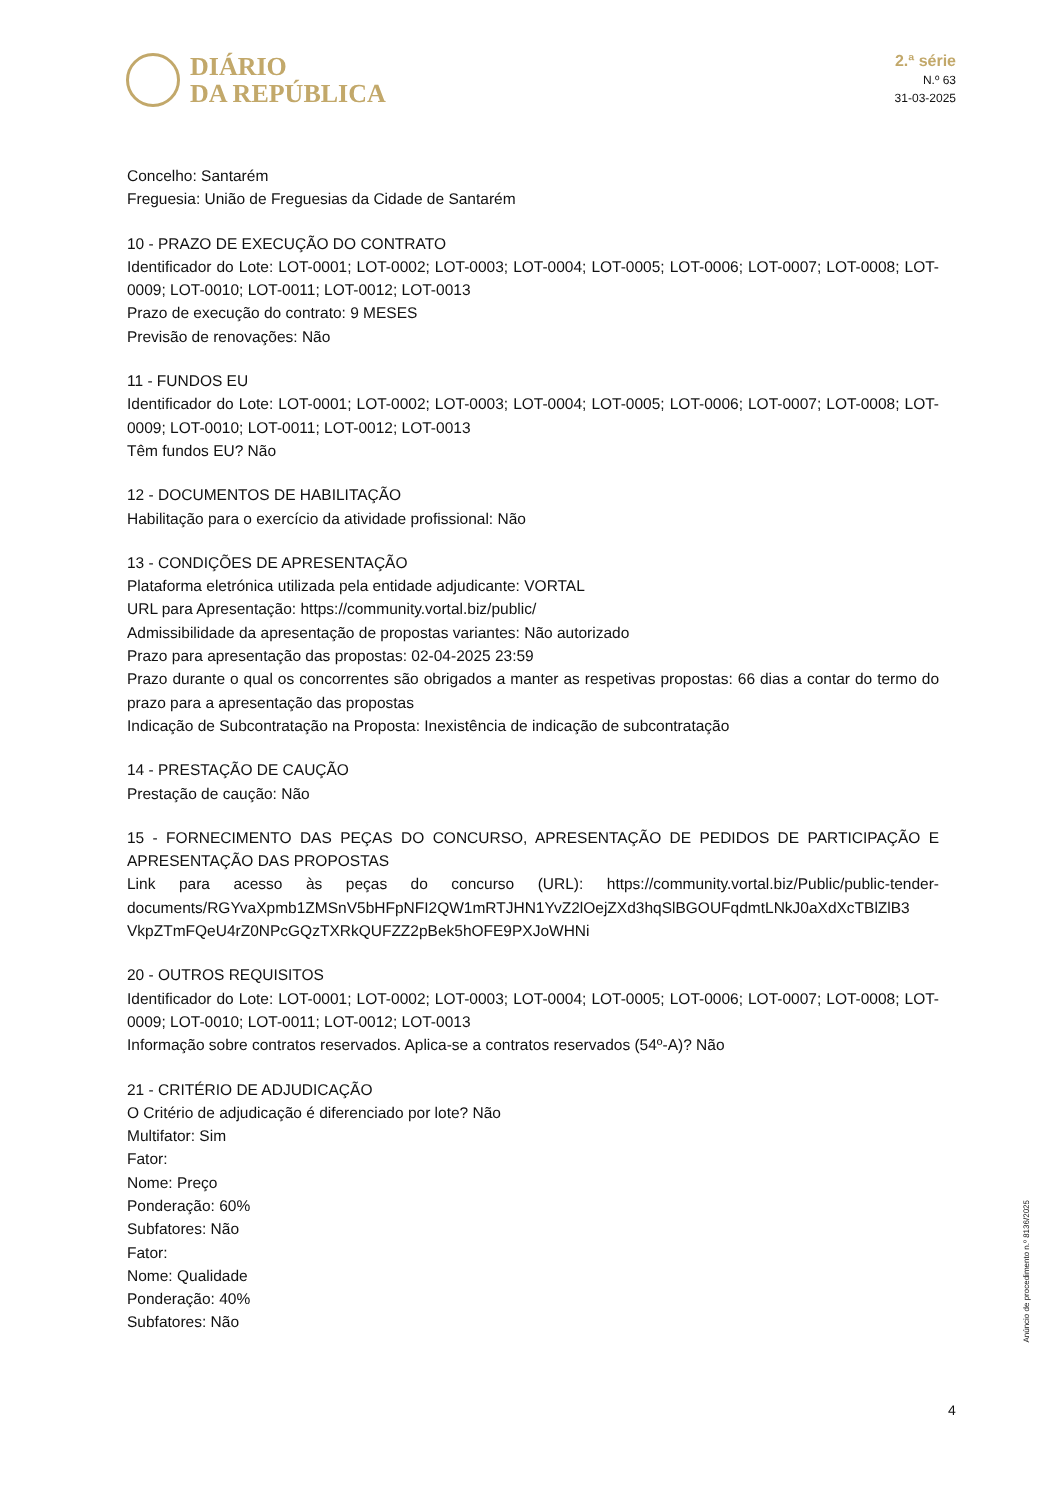DIÁRIO
DA REPÚBLICA
2.ª série
N.º 63
31-03-2025
Concelho: Santarém
Freguesia: União de Freguesias da Cidade de Santarém
10 - PRAZO DE EXECUÇÃO DO CONTRATO
Identificador do Lote: LOT-0001; LOT-0002; LOT-0003; LOT-0004; LOT-0005; LOT-0006; LOT-0007; LOT-0008; LOT-0009; LOT-0010; LOT-0011; LOT-0012; LOT-0013
Prazo de execução do contrato: 9 MESES
Previsão de renovações: Não
11 - FUNDOS EU
Identificador do Lote: LOT-0001; LOT-0002; LOT-0003; LOT-0004; LOT-0005; LOT-0006; LOT-0007; LOT-0008; LOT-0009; LOT-0010; LOT-0011; LOT-0012; LOT-0013
Têm fundos EU? Não
12 - DOCUMENTOS DE HABILITAÇÃO
Habilitação para o exercício da atividade profissional: Não
13 - CONDIÇÕES DE APRESENTAÇÃO
Plataforma eletrónica utilizada pela entidade adjudicante: VORTAL
URL para Apresentação: https://community.vortal.biz/public/
Admissibilidade da apresentação de propostas variantes: Não autorizado
Prazo para apresentação das propostas: 02-04-2025 23:59
Prazo durante o qual os concorrentes são obrigados a manter as respetivas propostas: 66 dias a contar do termo do prazo para a apresentação das propostas
Indicação de Subcontratação na Proposta: Inexistência de indicação de subcontratação
14 - PRESTAÇÃO DE CAUÇÃO
Prestação de caução: Não
15 - FORNECIMENTO DAS PEÇAS DO CONCURSO, APRESENTAÇÃO DE PEDIDOS DE PARTICIPAÇÃO E APRESENTAÇÃO DAS PROPOSTAS
Link para acesso às peças do concurso (URL): https://community.vortal.biz/Public/public-tender-documents/RGYvaXpmb1ZMSnV5bHFpNFI2QW1mRTJHN1YvZ2lOejZXd3hqSlBGOUFqdmtLNkJ0aXdXcTBlZlB3 VkpZTmFQeU4rZ0NPcGQzTXRkQUFZZ2pBek5hOFE9PXJoWHNi
20 - OUTROS REQUISITOS
Identificador do Lote: LOT-0001; LOT-0002; LOT-0003; LOT-0004; LOT-0005; LOT-0006; LOT-0007; LOT-0008; LOT-0009; LOT-0010; LOT-0011; LOT-0012; LOT-0013
Informação sobre contratos reservados. Aplica-se a contratos reservados (54º-A)? Não
21 - CRITÉRIO DE ADJUDICAÇÃO
O Critério de adjudicação é diferenciado por lote? Não
Multifator: Sim
Fator:
Nome: Preço
Ponderação: 60%
Subfatores: Não
Fator:
Nome: Qualidade
Ponderação: 40%
Subfatores: Não
Anúncio de procedimento n.º 8136/2025
4